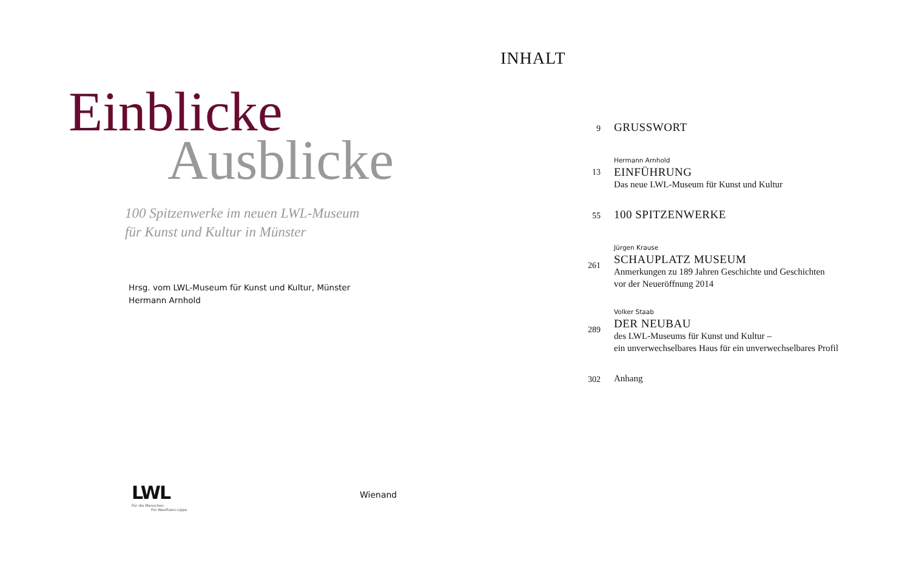Einblicke
Ausblicke
100 Spitzenwerke im neuen LWL-Museum
für Kunst und Kultur in Münster
Hrsg. vom LWL-Museum für Kunst und Kultur, Münster
Hermann Arnhold
LWL
Für die Menschen.
Für Westfalen-Lippe
Wienand
INHALT
9
GRUSSWORT
13
Hermann Arnhold
EINFÜHRUNG
Das neue LWL-Museum für Kunst und Kultur
55
100 SPITZENWERKE
261
Jürgen Krause
SCHAUPLATZ MUSEUM
Anmerkungen zu 189 Jahren Geschichte und Geschichten
vor der Neueröffnung 2014
289
Volker Staab
DER NEUBAU
des LWL-Museums für Kunst und Kultur –
ein unverwechselbares Haus für ein unverwechselbares Profil
302
Anhang